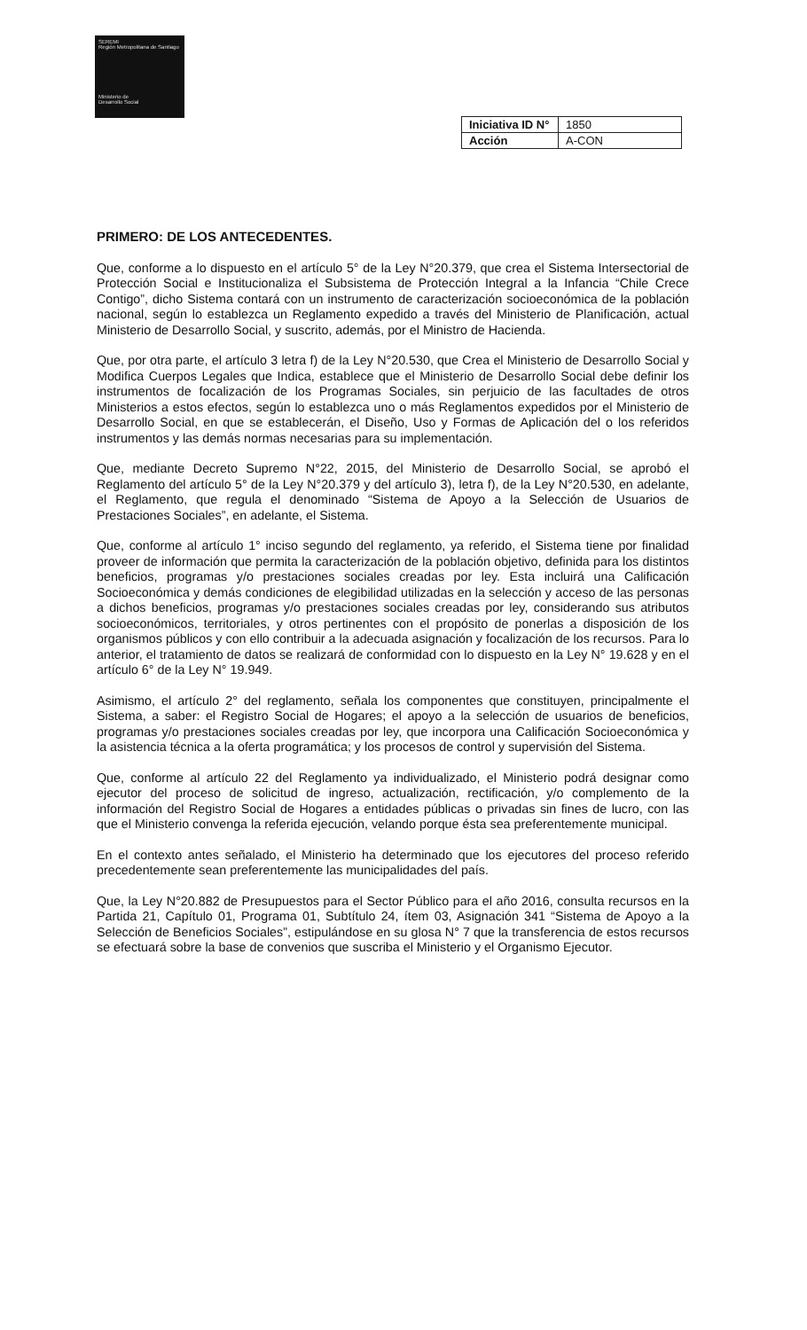SEREMI
Región Metropolitana de Santiago
Ministerio de
Desarrollo Social
| Iniciativa ID N° | 1850 |
| Acción | A-CON |
PRIMERO: DE LOS ANTECEDENTES.
Que, conforme a lo dispuesto en el artículo 5° de la Ley N°20.379, que crea el Sistema Intersectorial de Protección Social e Institucionaliza el Subsistema de Protección Integral a la Infancia “Chile Crece Contigo”, dicho Sistema contará con un instrumento de caracterización socioeconómica de la población nacional, según lo establezca un Reglamento expedido a través del Ministerio de Planificación, actual Ministerio de Desarrollo Social, y suscrito, además, por el Ministro de Hacienda.
Que, por otra parte, el artículo 3 letra f) de la Ley N°20.530, que Crea el Ministerio de Desarrollo Social y Modifica Cuerpos Legales que Indica, establece que el Ministerio de Desarrollo Social debe definir los instrumentos de focalización de los Programas Sociales, sin perjuicio de las facultades de otros Ministerios a estos efectos, según lo establezca uno o más Reglamentos expedidos por el Ministerio de Desarrollo Social, en que se establecerán, el Diseño, Uso y Formas de Aplicación del o los referidos instrumentos y las demás normas necesarias para su implementación.
Que, mediante Decreto Supremo N°22, 2015, del Ministerio de Desarrollo Social, se aprobó el Reglamento del artículo 5° de la Ley N°20.379 y del artículo 3), letra f), de la Ley N°20.530, en adelante, el Reglamento, que regula el denominado “Sistema de Apoyo a la Selección de Usuarios de Prestaciones Sociales”, en adelante, el Sistema.
Que, conforme al artículo 1° inciso segundo del reglamento, ya referido, el Sistema tiene por finalidad proveer de información que permita la caracterización de la población objetivo, definida para los distintos beneficios, programas y/o prestaciones sociales creadas por ley. Esta incluirá una Calificación Socioeconómica y demás condiciones de elegibilidad utilizadas en la selección y acceso de las personas a dichos beneficios, programas y/o prestaciones sociales creadas por ley, considerando sus atributos socioeconómicos, territoriales, y otros pertinentes con el propósito de ponerlas a disposición de los organismos públicos y con ello contribuir a la adecuada asignación y focalización de los recursos. Para lo anterior, el tratamiento de datos se realizará de conformidad con lo dispuesto en la Ley N° 19.628 y en el artículo 6° de la Ley N° 19.949.
Asimismo, el artículo 2° del reglamento, señala los componentes que constituyen, principalmente el Sistema, a saber: el Registro Social de Hogares; el apoyo a la selección de usuarios de beneficios, programas y/o prestaciones sociales creadas por ley, que incorpora una Calificación Socioeconómica y la asistencia técnica a la oferta programática; y los procesos de control y supervisión del Sistema.
Que, conforme al artículo 22 del Reglamento ya individualizado, el Ministerio podrá designar como ejecutor del proceso de solicitud de ingreso, actualización, rectificación, y/o complemento de la información del Registro Social de Hogares a entidades públicas o privadas sin fines de lucro, con las que el Ministerio convenga la referida ejecución, velando porque ésta sea preferentemente municipal.
En el contexto antes señalado, el Ministerio ha determinado que los ejecutores del proceso referido precedentemente sean preferentemente las municipalidades del país.
Que, la Ley N°20.882 de Presupuestos para el Sector Público para el año 2016, consulta recursos en la Partida 21, Capítulo 01, Programa 01, Subtítulo 24, ítem 03, Asignación 341 “Sistema de Apoyo a la Selección de Beneficios Sociales”, estipulándose en su glosa N° 7 que la transferencia de estos recursos se efectuará sobre la base de convenios que suscriba el Ministerio y el Organismo Ejecutor.